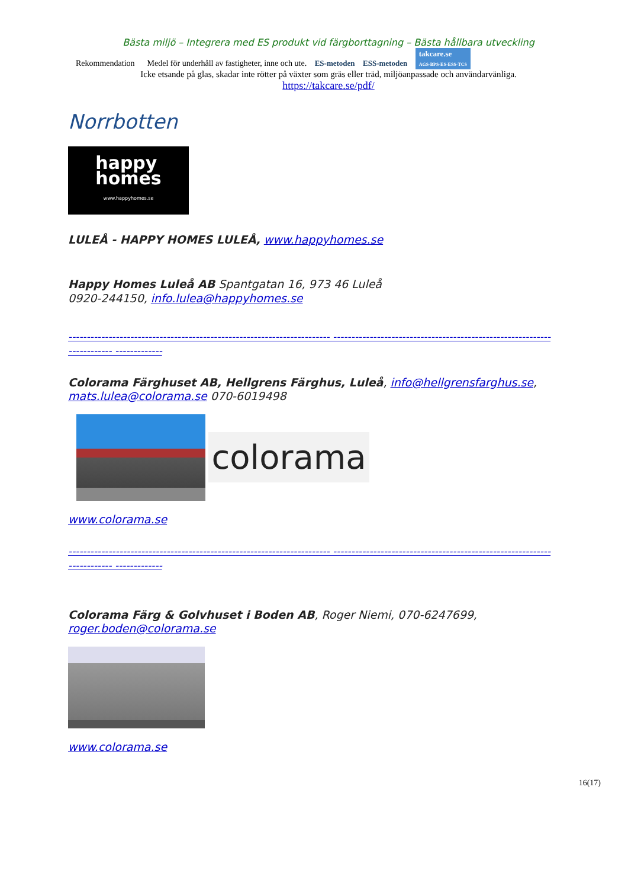Bästa miljö – Integrera med ES produkt vid färgborttagning – Bästa hållbara utveckling
Rekommendation Medel för underhåll av fastigheter, inne och ute. ES-metoden ESS-metoden takcare.se
AGS-BPS-ES-ESS-TCS
Icke etsande på glas, skadar inte rötter på växter som gräs eller träd, miljöanpassade och användarvänliga.
https://takcare.se/pdf/
Norrbotten
happy
homes
www.happyhomes.se
LULEÅ - HAPPY HOMES LULEÅ, www.happyhomes.se
Happy Homes Luleå AB Spantgatan 16, 973 46 Luleå
0920-244150, info.lulea@happyhomes.se
------------------------------------------------------------------------ ------------------------------------------------------------------------ -------------
Colorama Färghuset AB, Hellgrens Färghus, Luleå, info@hellgrensfarghus.se, mats.lulea@colorama.se 070-6019498
colorama
www.colorama.se
------------------------------------------------------------------------ ------------------------------------------------------------------------ -------------
Colorama Färg & Golvhuset i Boden AB, Roger Niemi, 070-6247699, roger.boden@colorama.se
www.colorama.se
16(17)